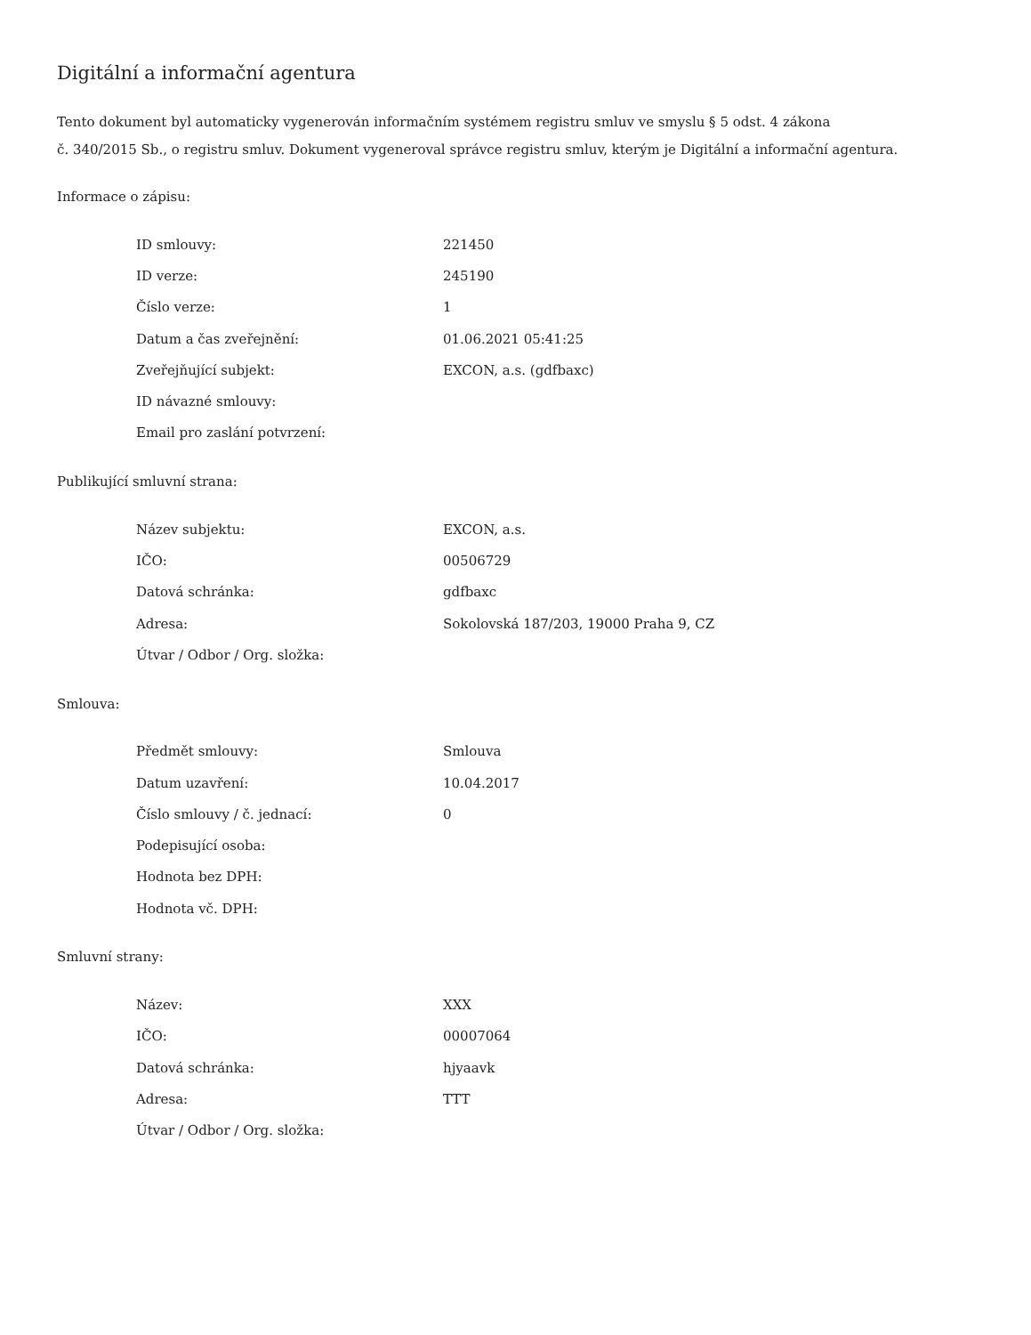Digitální a informační agentura
Tento dokument byl automaticky vygenerován informačním systémem registru smluv ve smyslu § 5 odst. 4 zákona
č. 340/2015 Sb., o registru smluv. Dokument vygeneroval správce registru smluv, kterým je Digitální a informační agentura.
Informace o zápisu:
| ID smlouvy: | 221450 |
| ID verze: | 245190 |
| Číslo verze: | 1 |
| Datum a čas zveřejnění: | 01.06.2021 05:41:25 |
| Zveřejňující subjekt: | EXCON, a.s. (gdfbaxc) |
| ID návazné smlouvy: | |
| Email pro zaslání potvrzení: | |
Publikující smluvní strana:
| Název subjektu: | EXCON, a.s. |
| IČO: | 00506729 |
| Datová schránka: | gdfbaxc |
| Adresa: | Sokolovská 187/203, 19000 Praha 9, CZ |
| Útvar / Odbor / Org. složka: | |
Smlouva:
| Předmět smlouvy: | Smlouva |
| Datum uzavření: | 10.04.2017 |
| Číslo smlouvy / č. jednací: | 0 |
| Podepisující osoba: | |
| Hodnota bez DPH: | |
| Hodnota vč. DPH: | |
Smluvní strany:
| Název: | XXX |
| IČO: | 00007064 |
| Datová schránka: | hjyaavk |
| Adresa: | TTT |
| Útvar / Odbor / Org. složka: | |